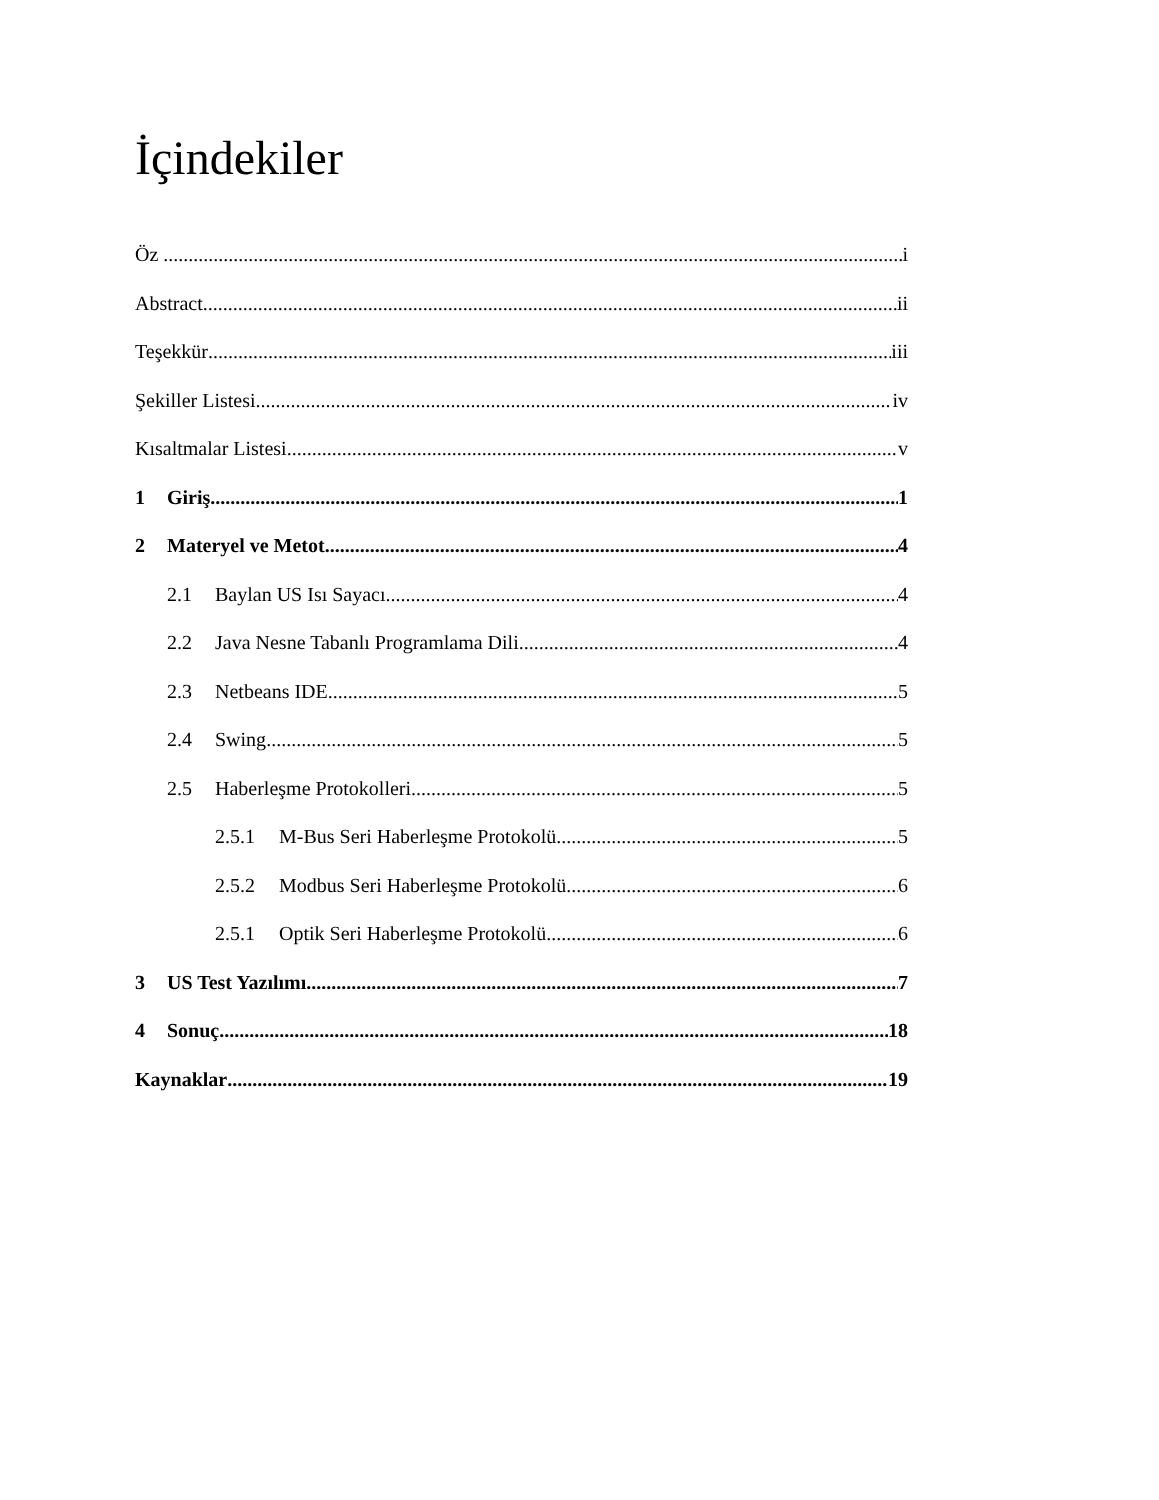İçindekiler
Öz i
Abstract ii
Teşekkür iii
Şekiller Listesi iv
Kısaltmalar Listesi v
1 Giriş 1
2 Materyel ve Metot 4
2.1 Baylan US Isı Sayacı 4
2.2 Java Nesne Tabanlı Programlama Dili 4
2.3 Netbeans IDE 5
2.4 Swing 5
2.5 Haberleşme Protokolleri 5
2.5.1 M-Bus Seri Haberleşme Protokolü 5
2.5.2 Modbus Seri Haberleşme Protokolü 6
2.5.1 Optik Seri Haberleşme Protokolü 6
3 US Test Yazılımı 7
4 Sonuç 18
Kaynaklar 19